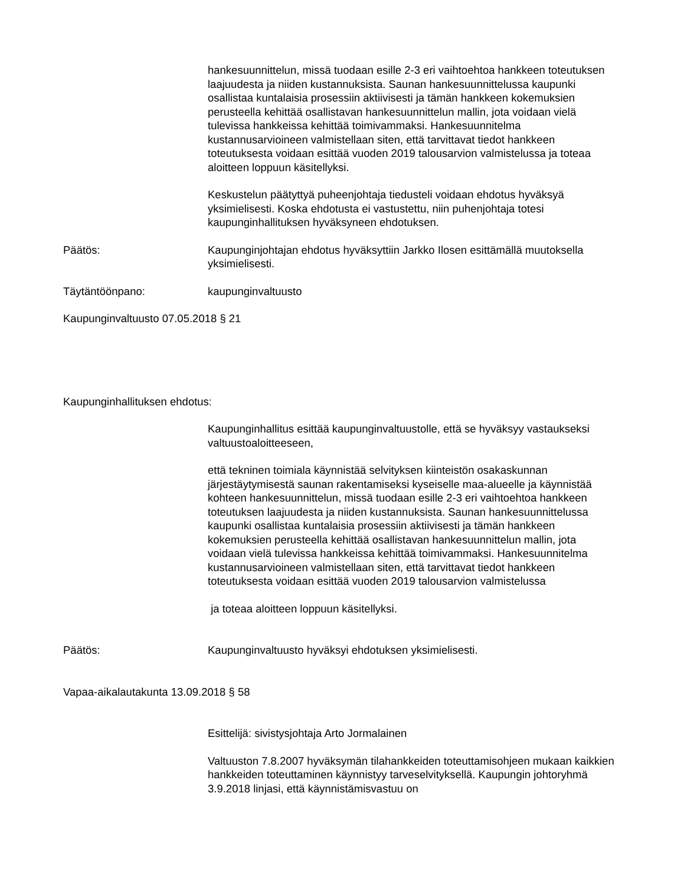hankesuunnittelun, missä tuodaan esille 2-3 eri vaihtoehtoa hankkeen toteutuksen laajuudesta ja niiden kustannuksista. Saunan hankesuunnittelussa kaupunki osallistaa kuntalaisia prosessiin aktiivisesti ja tämän hankkeen kokemuksien perusteella kehittää osallistavan hankesuunnittelun mallin, jota voidaan vielä tulevissa hankkeissa kehittää toimivammaksi. Hankesuunnitelma kustannusarvioineen valmistellaan siten, että tarvittavat tiedot hankkeen toteutuksesta voidaan esittää vuoden 2019 talousarvion valmistelussa ja toteaa aloitteen loppuun käsitellyksi.
Keskustelun päätyttyä puheenjohtaja tiedusteli voidaan ehdotus hyväksyä yksimielisesti. Koska ehdotusta ei vastustettu, niin puhenjohtaja totesi kaupunginhallituksen hyväksyneen ehdotuksen.
Päätös: Kaupunginjohtajan ehdotus hyväksyttiin Jarkko Ilosen esittämällä muutoksella yksimielisesti.
Täytäntöönpano: kaupunginvaltuusto
Kaupunginvaltuusto 07.05.2018 § 21
Kaupunginhallituksen ehdotus:
Kaupunginhallitus esittää kaupunginvaltuustolle, että se hyväksyy vastaukseksi valtuustoaloitteeseen,
että tekninen toimiala käynnistää selvityksen kiinteistön osakaskunnan järjestäytymisestä saunan rakentamiseksi kyseiselle maa-alueelle ja käynnistää kohteen hankesuunnittelun, missä tuodaan esille 2-3 eri vaihtoehtoa hankkeen toteutuksen laajuudesta ja niiden kustannuksista. Saunan hankesuunnittelussa kaupunki osallistaa kuntalaisia prosessiin aktiivisesti ja tämän hankkeen kokemuksien perusteella kehittää osallistavan hankesuunnittelun mallin, jota voidaan vielä tulevissa hankkeissa kehittää toimivammaksi. Hankesuunnitelma kustannusarvioineen valmistellaan siten, että tarvittavat tiedot hankkeen toteutuksesta voidaan esittää vuoden 2019 talousarvion valmistelussa
ja toteaa aloitteen loppuun käsitellyksi.
Päätös: Kaupunginvaltuusto hyväksyi ehdotuksen yksimielisesti.
Vapaa-aikalautakunta 13.09.2018 § 58
Esittelijä: sivistysjohtaja Arto Jormalainen
Valtuuston 7.8.2007 hyväksymän tilahankkeiden toteuttamisohjeen mukaan kaikkien hankkeiden toteuttaminen käynnistyy tarveselvityksellä. Kaupungin johtoryhmä 3.9.2018 linjasi, että käynnistämisvastuu on